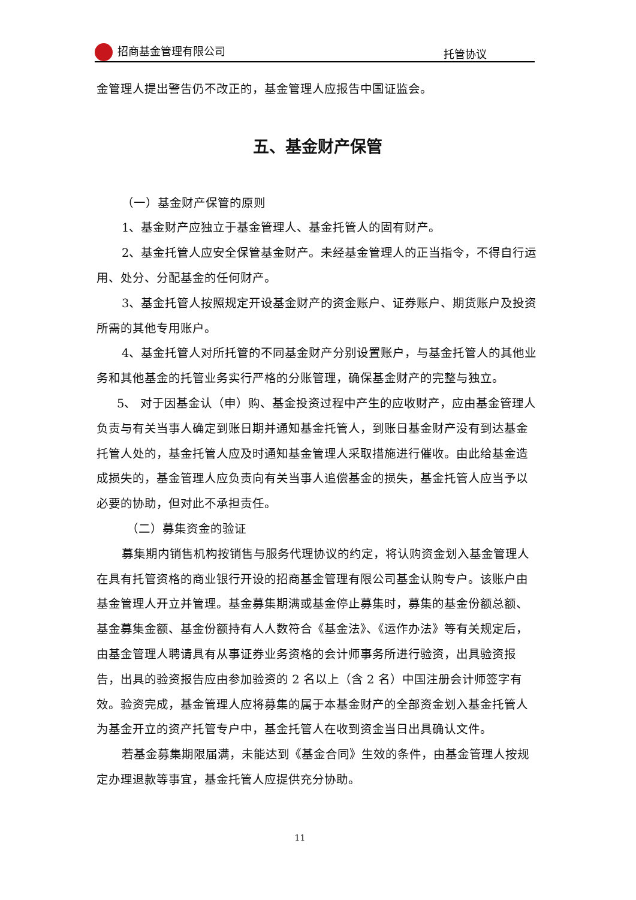招商基金管理有限公司
托管协议
金管理人提出警告仍不改正的，基金管理人应报告中国证监会。
五、基金财产保管
（一）基金财产保管的原则
1、基金财产应独立于基金管理人、基金托管人的固有财产。
2、基金托管人应安全保管基金财产。未经基金管理人的正当指令，不得自行运用、处分、分配基金的任何财产。
3、基金托管人按照规定开设基金财产的资金账户、证券账户、期货账户及投资所需的其他专用账户。
4、基金托管人对所托管的不同基金财产分别设置账户，与基金托管人的其他业务和其他基金的托管业务实行严格的分账管理，确保基金财产的完整与独立。
5、 对于因基金认（申）购、基金投资过程中产生的应收财产，应由基金管理人负责与有关当事人确定到账日期并通知基金托管人，到账日基金财产没有到达基金托管人处的，基金托管人应及时通知基金管理人采取措施进行催收。由此给基金造成损失的，基金管理人应负责向有关当事人追偿基金的损失，基金托管人应当予以必要的协助，但对此不承担责任。
（二）募集资金的验证
募集期内销售机构按销售与服务代理协议的约定，将认购资金划入基金管理人在具有托管资格的商业银行开设的招商基金管理有限公司基金认购专户。该账户由基金管理人开立并管理。基金募集期满或基金停止募集时，募集的基金份额总额、基金募集金额、基金份额持有人人数符合《基金法》、《运作办法》等有关规定后，由基金管理人聘请具有从事证券业务资格的会计师事务所进行验资，出具验资报告，出具的验资报告应由参加验资的 2 名以上（含 2 名）中国注册会计师签字有效。验资完成，基金管理人应将募集的属于本基金财产的全部资金划入基金托管人为基金开立的资产托管专户中，基金托管人在收到资金当日出具确认文件。
若基金募集期限届满，未能达到《基金合同》生效的条件，由基金管理人按规定办理退款等事宜，基金托管人应提供充分协助。
11